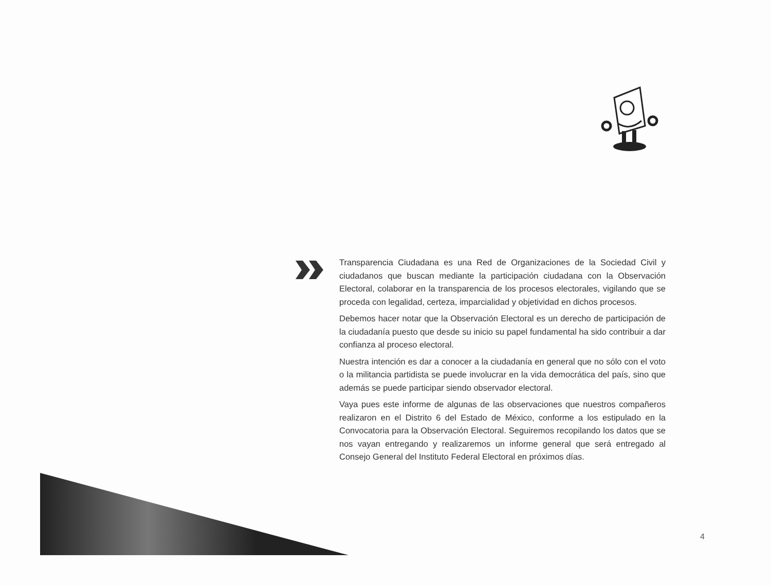Transparencia Ciudadana es una Red de Organizaciones de la Sociedad Civil y ciudadanos que buscan mediante la participación ciudadana con la Observación Electoral, colaborar en la transparencia de los procesos electorales, vigilando que se proceda con legalidad, certeza, imparcialidad y objetividad en dichos procesos.
Debemos hacer notar que la Observación Electoral es un derecho de participación de la ciudadanía puesto que desde su inicio su papel fundamental ha sido contribuir a dar confianza al proceso electoral.
Nuestra intención es dar a conocer a la ciudadanía en general que no sólo con el voto o la militancia partidista se puede involucrar en la vida democrática del país, sino que además se puede participar siendo observador electoral.
Vaya pues este informe de algunas de las observaciones que nuestros compañeros realizaron en el Distrito 6 del Estado de México, conforme a los estipulado en la Convocatoria para la Observación Electoral. Seguiremos recopilando los datos que se nos vayan entregando y realizaremos un informe general que será entregado al Consejo General del Instituto Federal Electoral en próximos días.
4